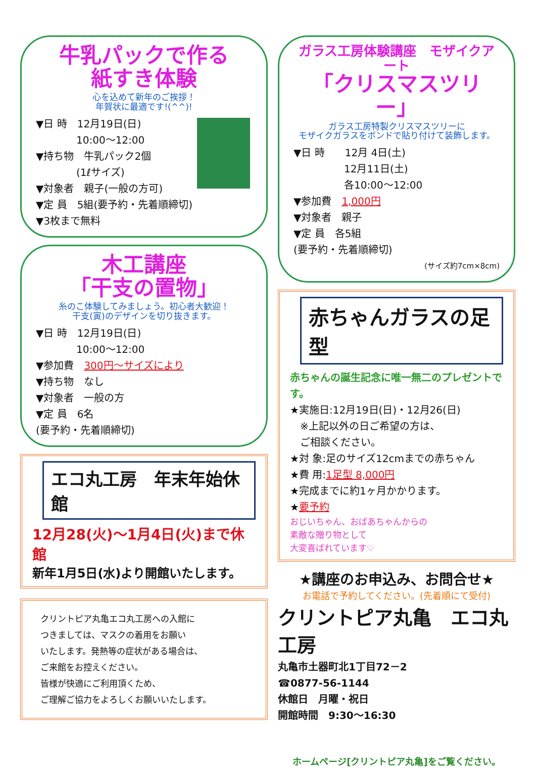牛乳パックで作る
紙すき体験
心を込めて新年のご挨拶！
年賀状に最適です!(^^)!
▼日 時　12月19日(日)
　　　　10:00～12:00
▼持ち物　牛乳パック2個
　　　　(1ℓサイズ)
▼対象者　親子(一般の方可)
▼定 員　5組(要予約・先着順締切)
▼3枚まで無料
木工講座
「干支の置物」
糸のこ体験してみましょう。初心者大歓迎！
干支(寅)のデザインを切り抜きます。
▼日 時　12月19日(日)
　　　　10:00～12:00
▼参加費　300円～サイズにより
▼持ち物　なし
▼対象者　一般の方
▼定 員　6名
(要予約・先着順締切)
エコ丸工房　年末年始休館
12月28(火)～1月4日(火)まで休館
新年1月5日(水)より開館いたします。
クリントピア丸亀エコ丸工房への入館に
つきましては、マスクの着用をお願い
いたします。発熱等の症状がある場合は、
ご来館をお控えください。
皆様が快適にご利用頂くため、
ご理解ご協力をよろしくお願いいたします。
ガラス工房体験講座　モザイクアート
「クリスマスツリー」
ガラス工房特製クリスマスツリーに
モザイクガラスをボンドで貼り付けて装飾します。
▼日 時　　12月 4日(土)
　　　　　12月11日(土)
　　　　　各10:00～12:00
▼参加費　1,000円
▼対象者　親子
▼定 員　各5組
(要予約・先着順締切)
(サイズ約7cm×8cm)
赤ちゃんガラスの足型
赤ちゃんの誕生記念に唯一無二のプレゼントです。
★実施日:12月19日(日)・12月26(日)
　※上記以外の日ご希望の方は、
　ご相談ください。
★対 象:足のサイズ12cmまでの赤ちゃん
★費 用:1足型 8,000円
★完成までに約1ヶ月かかります。
★要予約
おじいちゃん、おばあちゃんからの
素敵な贈り物として
大変喜ばれています♡
★講座のお申込み、お問合せ★
お電話で予約してください。(先着順にて受付)
クリントピア丸亀　エコ丸工房
丸亀市土器町北1丁目72－2
☎0877-56-1144
休館日　月曜・祝日
開館時間　9:30～16:30
ホームページ[クリントピア丸亀]をご覧ください。